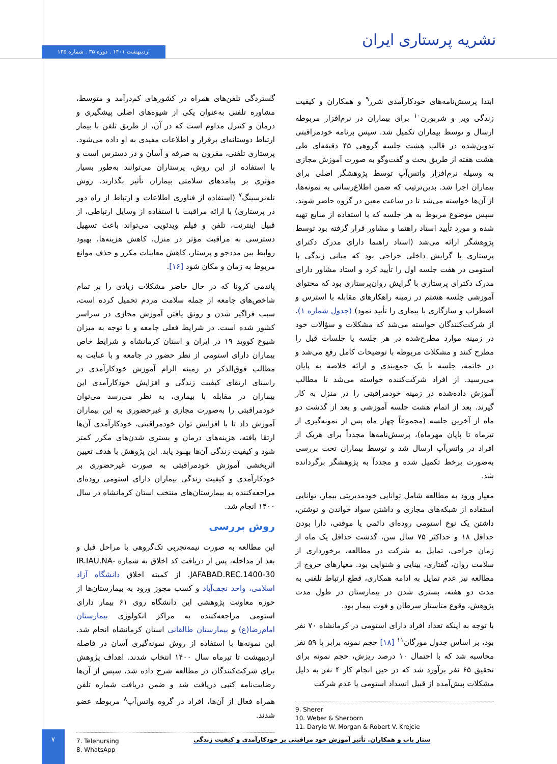اردیبهشت ۱۴۰۱ . دوره ۳۵ . شماره ۱۳۵ نشریه پرستاری ایران
گستردگی تلفن‌های همراه در کشورهای کم‌درآمد و متوسط، مشاوره تلفنی به‌عنوان یکی از شیوه‌های اصلی پیشگیری و درمان و کنترل مداوم است که در آن، از طریق تلفن با بیمار ارتباط دوستانه‌ای برقرار و اطلاعات مفیدی به او داده می‌شود. پرستاری تلفنی، مقرون به صرفه و آسان و در دسترس است و با استفاده از این روش، پرستاران می‌توانند به‌طور بسیار مؤثری بر پیامدهای سلامتی بیماران تأثیر بگذارند. روش تله‌نرسینگ<sup>۷</sup> (استفاده از فناوری اطلاعات و ارتباط از راه دور در پرستاری) با ارائه مراقبت با استفاده از وسایل ارتباطی، از قبیل اینترنت، تلفن و فیلم ویدئویی می‌تواند باعث تسهیل دسترسی به مراقبت مؤثر در منزل، کاهش هزینه‌ها، بهبود روابط بین مددجو و پرستار، کاهش معاینات مکرر و حذف موانع مربوط به زمان و مکان شود [۱۶].
پاندمی کرونا که در حال حاضر مشکلات زیادی را بر تمام شاخص‌های جامعه از جمله سلامت مردم تحمیل کرده است، سبب فراگیر شدن و رونق یافتن آموزش مجازی در سراسر کشور شده است. در شرایط فعلی جامعه و با توجه به میزان شیوع کووید ۱۹ در ایران و استان کرمانشاه و شرایط خاص بیماران دارای استومی از نظر حضور در جامعه و با عنایت به مطالب فوق‌الذکر در زمینه الزام آموزش خودکارآمدی در راستای ارتقای کیفیت زندگی و افزایش خودکارآمدی این بیماران در مقابله با بیماری، به نظر می‌رسد می‌توان خودمراقبتی را به‌صورت مجازی و غیرحضوری به این بیماران آموزش داد تا با افزایش توان خودمراقبتی، خودکارآمدی آن‌ها ارتقا یافته، هزینه‌های درمان و بستری شدن‌های مکرر کمتر شود و کیفیت زندگی آن‌ها بهبود یابد. این پژوهش با هدف تعیین اثربخشی آموزش خودمراقبتی به صورت غیرحضوری بر خودکارآمدی و کیفیت زندگی بیماران دارای استومی روده‌ای مراجعه‌کننده به بیمارستان‌های منتخب استان کرمانشاه در سال ۱۴۰۰ انجام شد.
روش بررسی
این مطالعه به صورت نیمه‌تجربی تک‌گروهی با مراحل قبل و بعد از مداخله، پس از دریافت کد اخلاق به شماره IR.IAU.NA-JAFABAD.REC.1400-30. از کمیته اخلاق دانشگاه آزاد اسلامی، واحد نجف‌آباد و کسب مجوز ورود به بیمارستان‌ها از حوزه معاونت پژوهشی این دانشگاه روی ۶۱ بیمار دارای استومی مراجعه‌کننده به مراکز انکولوژی بیمارستان امام‌رضا(ع) و بیمارستان طالقانی استان کرمانشاه انجام شد. این نمونه‌ها با استفاده از روش نمونه‌گیری آسان در فاصله اردیبهشت تا تیرماه سال ۱۴۰۰ انتخاب شدند. اهداف پژوهش برای شرکت‌کنندگان در مطالعه شرح داده شد، سپس از آن‌ها رضایت‌نامه کتبی دریافت شد و ضمن دریافت شماره تلفن همراه فعال از آن‌ها، افراد در گروه واتس‌آپ<sup>۸</sup> مربوطه عضو شدند.
7. Telenursing
8. WhatsApp
ابتدا پرسش‌نامه‌های خودکارآمدی شرر<sup>۹</sup> و همکاران و کیفیت زندگی ویر و شربورن<sup>۱۰</sup> برای بیماران در نرم‌افزار مربوطه ارسال و توسط بیماران تکمیل شد. سپس برنامه خودمراقبتی تدوین‌شده در قالب هشت جلسه گروهی ۴۵ دقیقه‌ای طی هشت هفته از طریق بحث و گفت‌وگو به صورت آموزش مجازی به وسیله نرم‌افزار واتس‌آپ توسط پژوهشگر اصلی برای بیماران اجرا شد. بدین‌ترتیب که ضمن اطلاع‌رسانی به نمونه‌ها، از آن‌ها خواسته می‌شد تا در ساعت معین در گروه حاضر شوند. سپس موضوع مربوط به هر جلسه که با استفاده از منابع تهیه شده و مورد تأیید استاد راهنما و مشاور قرار گرفته بود توسط پژوهشگر ارائه می‌شد (استاد راهنما دارای مدرک دکترای پرستاری با گرایش داخلی جراحی بود که مبانی زندگی با استومی در هفت جلسه اول را تأیید کرد و استاد مشاور دارای مدرک دکترای پرستاری با گرایش روان‌پرستاری بود که محتوای آموزشی جلسه هشتم در زمینه راهکارهای مقابله با استرس و اضطراب و سازگاری با بیماری را تأیید نمود) (جدول شماره ۱). از شرکت‌کنندگان خواسته می‌شد که مشکلات و سؤالات خود در زمینه موارد مطرح‌شده در هر جلسه یا جلسات قبل را مطرح کنند و مشکلات مربوطه با توضیحات کامل رفع می‌شد و در خاتمه، جلسه با یک جمع‌بندی و ارائه خلاصه به پایان می‌رسید. از افراد شرکت‌کننده خواسته می‌شد تا مطالب آموزش داده‌شده در زمینه خودمراقبتی را در منزل به کار گیرند. بعد از اتمام هشت جلسه آموزشی و بعد از گذشت دو ماه از آخرین جلسه (مجموعاً چهار ماه پس از نمونه‌گیری از تیرماه تا پایان مهرماه)، پرسش‌نامه‌ها مجدداً برای هریک از افراد در واتس‌آپ ارسال شد و توسط بیماران تحت بررسی به‌صورت برخط تکمیل شده و مجدداً به پژوهشگر برگردانده شد.
معیار ورود به مطالعه شامل توانایی خودمدیریتی بیمار، توانایی استفاده از شبکه‌های مجازی و داشتن سواد خواندن و نوشتن، داشتن یک نوع استومی روده‌ای دائمی یا موقتی، دارا بودن حداقل ۱۸ و حداکثر ۷۵ سال سن، گذشت حداقل یک ماه از زمان جراحی، تمایل به شرکت در مطالعه، برخورداری از سلامت روان، گفتاری، بینایی و شنوایی بود. معیارهای خروج از مطالعه نیز عدم تمایل به ادامه همکاری، قطع ارتباط تلفنی به مدت دو هفته، بستری شدن در بیمارستان در طول مدت پژوهش، وقوع متاستاز سرطان و فوت بیمار بود.
با توجه به اینکه تعداد افراد دارای استومی در کرمانشاه ۷۰ نفر بود، بر اساس جدول مورگان<sup>۱۱</sup> [۱۸] حجم نمونه برابر با ۵۹ نفر محاسبه شد که با احتمال ۱۰ درصد ریزش، حجم نمونه برای تحقیق ۶۵ نفر برآورد شد که در حین انجام کار ۴ نفر به دلیل مشکلات پیش‌آمده از قبیل انسداد استومی یا عدم شرکت
9. Sherer
10. Weber & Sherborn
11. Daryle W. Morgan & Robert V. Krejcie
۷
ستار باب و همکاران. تأثیر آموزش خود مراقبتی بر خودکارآمدی و کیفیت زندگی